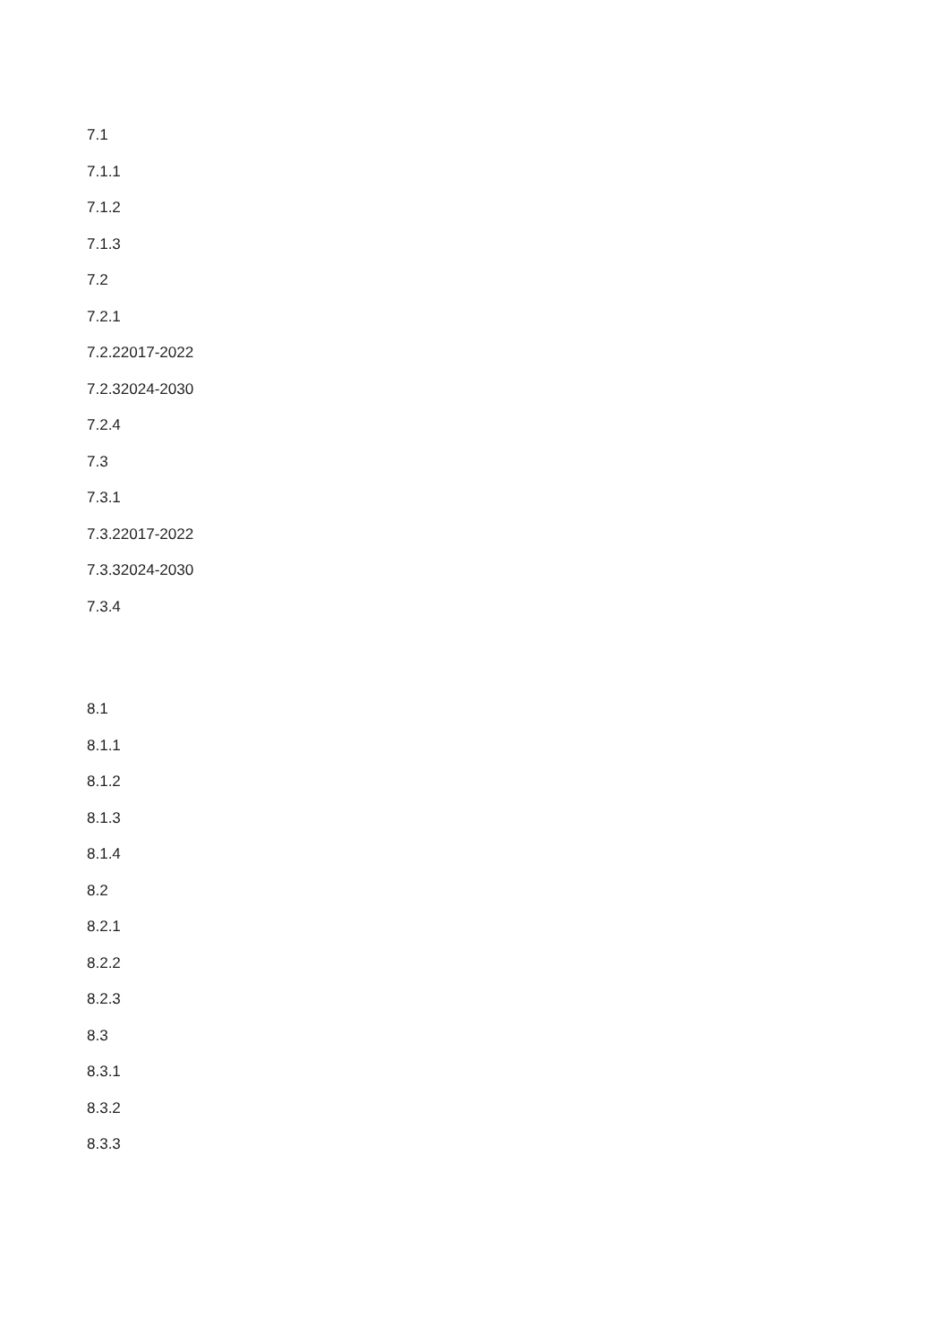7.1
7.1.1
7.1.2
7.1.3
7.2
7.2.1
7.2.22017-2022
7.2.32024-2030
7.2.4
7.3
7.3.1
7.3.22017-2022
7.3.32024-2030
7.3.4
8.1
8.1.1
8.1.2
8.1.3
8.1.4
8.2
8.2.1
8.2.2
8.2.3
8.3
8.3.1
8.3.2
8.3.3